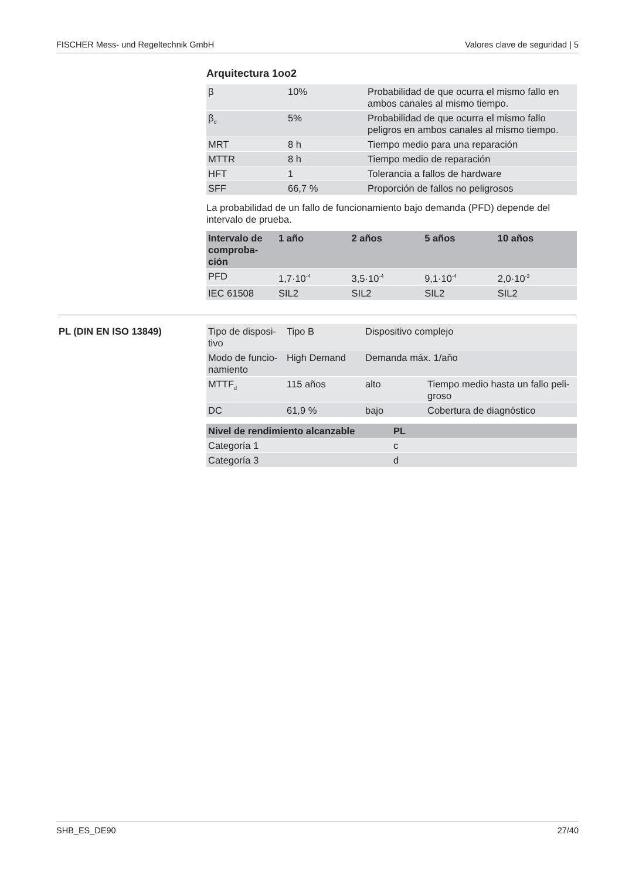FISCHER Mess- und Regeltechnik GmbH Valores clave de seguridad | 5
Arquitectura 1oo2
| β | 10% | Probabilidad de que ocurra el mismo fallo en ambos canales al mismo tiempo. |
| β<sub>d</sub> | 5% | Probabilidad de que ocurra el mismo fallo peligros en ambos canales al mismo tiempo. |
| MRT | 8 h | Tiempo medio para una reparación |
| MTTR | 8 h | Tiempo medio de reparación |
| HFT | 1 | Tolerancia a fallos de hardware |
| SFF | 66,7 % | Proporción de fallos no peligrosos |
La probabilidad de un fallo de funcionamiento bajo demanda (PFD) depende del intervalo de prueba.
| Intervalo de comproba-ción | 1 año | 2 años | 5 años | 10 años |
| --- | --- | --- | --- | --- |
| PFD | 1,7·10<sup>-4</sup> | 3,5·10<sup>-4</sup> | 9,1·10<sup>-4</sup> | 2,0·10<sup>-3</sup> |
| IEC 61508 | SIL2 | SIL2 | SIL2 | SIL2 |
PL (DIN EN ISO 13849)
| Tipo de disposi-tivo | Tipo B | Dispositivo complejo | |
| Modo de funcio-namiento | High Demand | Demanda máx. 1/año | |
| MTTF<sub>d</sub> | 115 años | alto | Tiempo medio hasta un fallo peli-groso |
| DC | 61,9 % | bajo | Cobertura de diagnóstico |
| Nivel de rendimiento alcanzable | PL |
| --- | --- |
| Categoría 1 | c |
| Categoría 3 | d |
SHB_ES_DE90 27/40